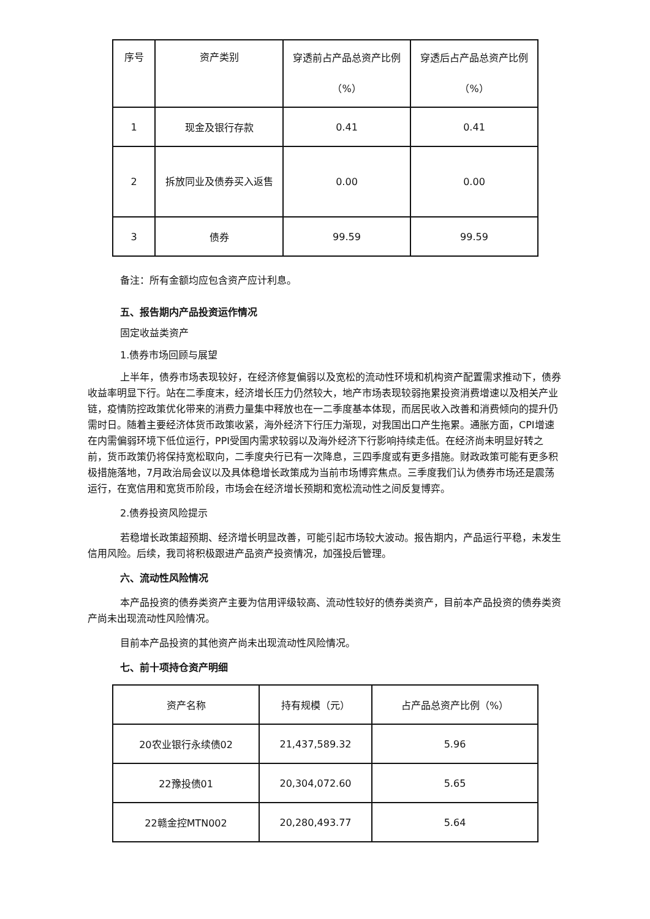| 序号 | 资产类别 | 穿透前占产品总资产比例（%） | 穿透后占产品总资产比例（%） |
| 1 | 现金及银行存款 | 0.41 | 0.41 |
| 2 | 拆放同业及债券买入返售 | 0.00 | 0.00 |
| 3 | 债券 | 99.59 | 99.59 |
备注：所有金额均应包含资产应计利息。
五、报告期内产品投资运作情况
固定收益类资产
1.债券市场回顾与展望
上半年，债券市场表现较好，在经济修复偏弱以及宽松的流动性环境和机构资产配置需求推动下，债券收益率明显下行。站在二季度末，经济增长压力仍然较大，地产市场表现较弱拖累投资消费增速以及相关产业链，疫情防控政策优化带来的消费力量集中释放也在一二季度基本体现，而居民收入改善和消费倾向的提升仍需时日。随着主要经济体货币政策收紧，海外经济下行压力渐现，对我国出口产生拖累。通胀方面，CPI增速在内需偏弱环境下低位运行，PPI受国内需求较弱以及海外经济下行影响持续走低。在经济尚未明显好转之前，货币政策仍将保持宽松取向，二季度央行已有一次降息，三四季度或有更多措施。财政政策可能有更多积极措施落地，7月政治局会议以及具体稳增长政策成为当前市场博弈焦点。三季度我们认为债券市场还是震荡运行，在宽信用和宽货币阶段，市场会在经济增长预期和宽松流动性之间反复博弈。
2.债券投资风险提示
若稳增长政策超预期、经济增长明显改善，可能引起市场较大波动。报告期内，产品运行平稳，未发生信用风险。后续，我司将积极跟进产品资产投资情况，加强投后管理。
六、流动性风险情况
本产品投资的债券类资产主要为信用评级较高、流动性较好的债券类资产，目前本产品投资的债券类资产尚未出现流动性风险情况。
目前本产品投资的其他资产尚未出现流动性风险情况。
七、前十项持仓资产明细
| 资产名称 | 持有规模（元） | 占产品总资产比例（%） |
| 20农业银行永续债02 | 21,437,589.32 | 5.96 |
| 22豫投债01 | 20,304,072.60 | 5.65 |
| 22赣金控MTN002 | 20,280,493.77 | 5.64 |